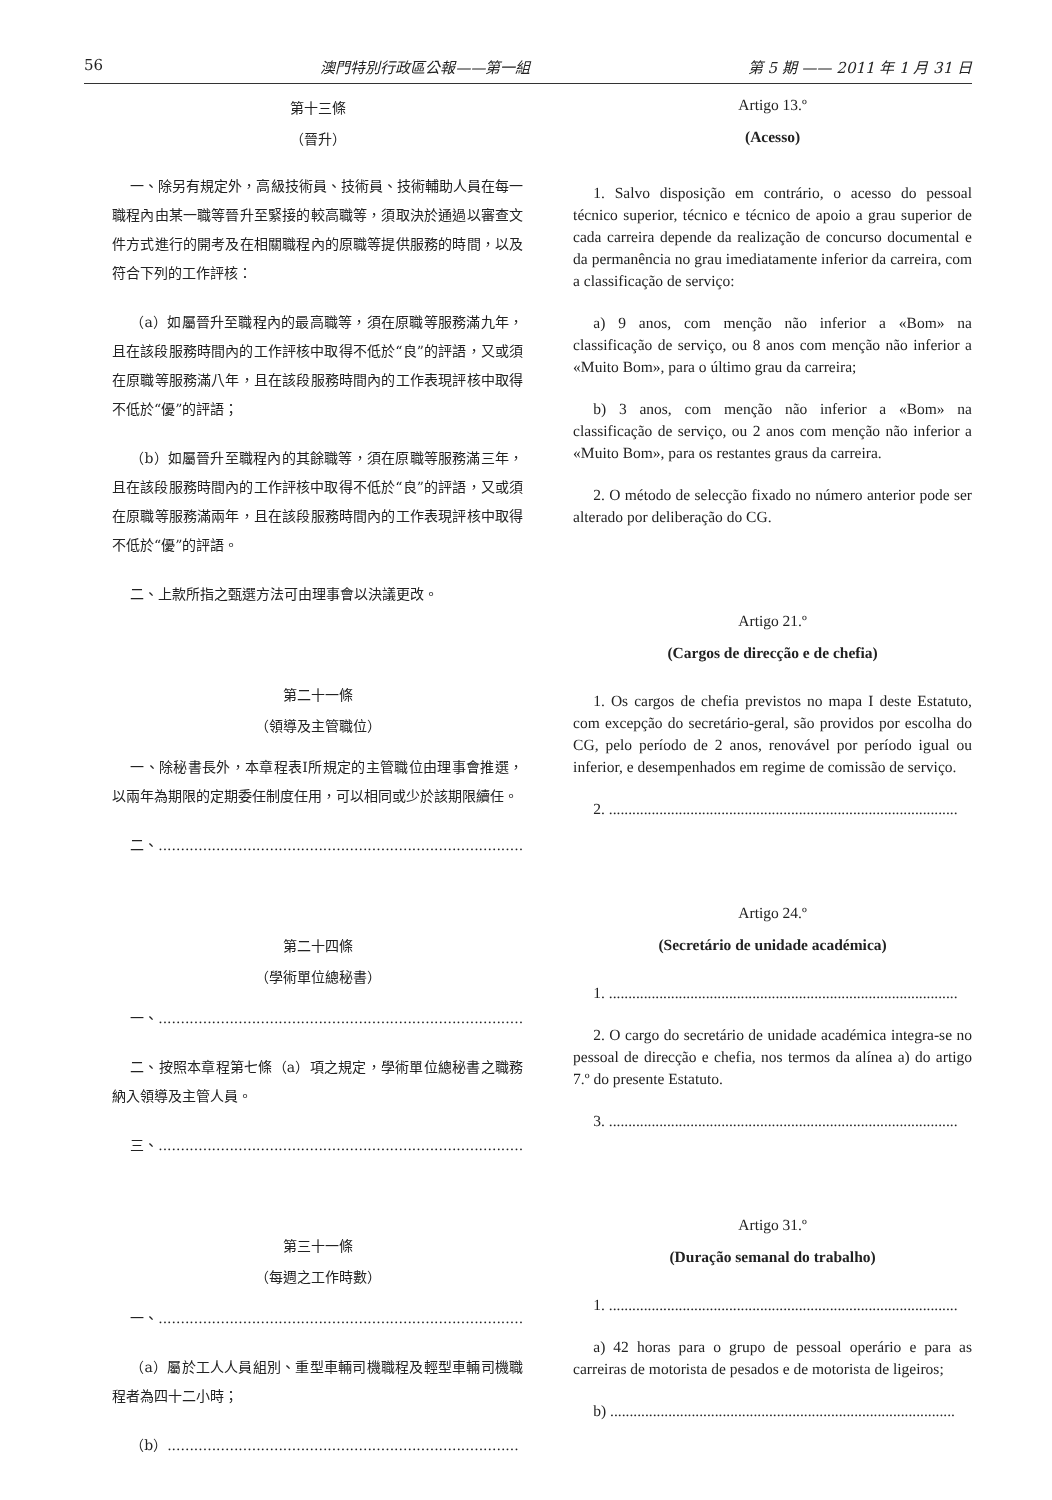56 澳門特別行政區公報——第一組 第 5 期 —— 2011 年 1 月 31 日
第十三條
（晉升）
一、除另有規定外，高級技術員、技術員、技術輔助人員在每一職程內由某一職等晉升至緊接的較高職等，須取決於通過以審查文件方式進行的開考及在相關職程內的原職等提供服務的時間，以及符合下列的工作評核：
（a）如屬晉升至職程內的最高職等，須在原職等服務滿九年，且在該段服務時間內的工作評核中取得不低於“良”的評語，又或須在原職等服務滿八年，且在該段服務時間內的工作表現評核中取得不低於“優”的評語；
（b）如屬晉升至職程內的其餘職等，須在原職等服務滿三年，且在該段服務時間內的工作評核中取得不低於“良”的評語，又或須在原職等服務滿兩年，且在該段服務時間內的工作表現評核中取得不低於“優”的評語。
二、上款所指之甄選方法可由理事會以決議更改。
第二十一條
（領導及主管職位）
一、除秘書長外，本章程表I所規定的主管職位由理事會推選，以兩年為期限的定期委任制度任用，可以相同或少於該期限續任。
二、..................................................................................
第二十四條
（學術單位總秘書）
一、..................................................................................
二、按照本章程第七條（a）項之規定，學術單位總秘書之職務納入領導及主管人員。
三、..................................................................................
第三十一條
（每週之工作時數）
一、..................................................................................
（a）屬於工人人員組別、重型車輛司機職程及輕型車輛司機職程者為四十二小時；
（b）...............................................................................
Artigo 13.º
(Acesso)
1. Salvo disposição em contrário, o acesso do pessoal técnico superior, técnico e técnico de apoio a grau superior de cada carreira depende da realização de concurso documental e da permanência no grau imediatamente inferior da carreira, com a classificação de serviço:
a) 9 anos, com menção não inferior a «Bom» na classificação de serviço, ou 8 anos com menção não inferior a «Muito Bom», para o último grau da carreira;
b) 3 anos, com menção não inferior a «Bom» na classificação de serviço, ou 2 anos com menção não inferior a «Muito Bom», para os restantes graus da carreira.
2. O método de selecção fixado no número anterior pode ser alterado por deliberação do CG.
Artigo 21.º
(Cargos de direcção e de chefia)
1. Os cargos de chefia previstos no mapa I deste Estatuto, com excepção do secretário-geral, são providos por escolha do CG, pelo período de 2 anos, renovável por período igual ou inferior, e desempenhados em regime de comissão de serviço.
2. ..........................................................................................
Artigo 24.º
(Secretário de unidade académica)
1. ..........................................................................................
2. O cargo do secretário de unidade académica integra-se no pessoal de direcção e chefia, nos termos da alínea a) do artigo 7.º do presente Estatuto.
3. ..........................................................................................
Artigo 31.º
(Duração semanal do trabalho)
1. ..........................................................................................
a) 42 horas para o grupo de pessoal operário e para as carreiras de motorista de pesados e de motorista de ligeiros;
b) .........................................................................................